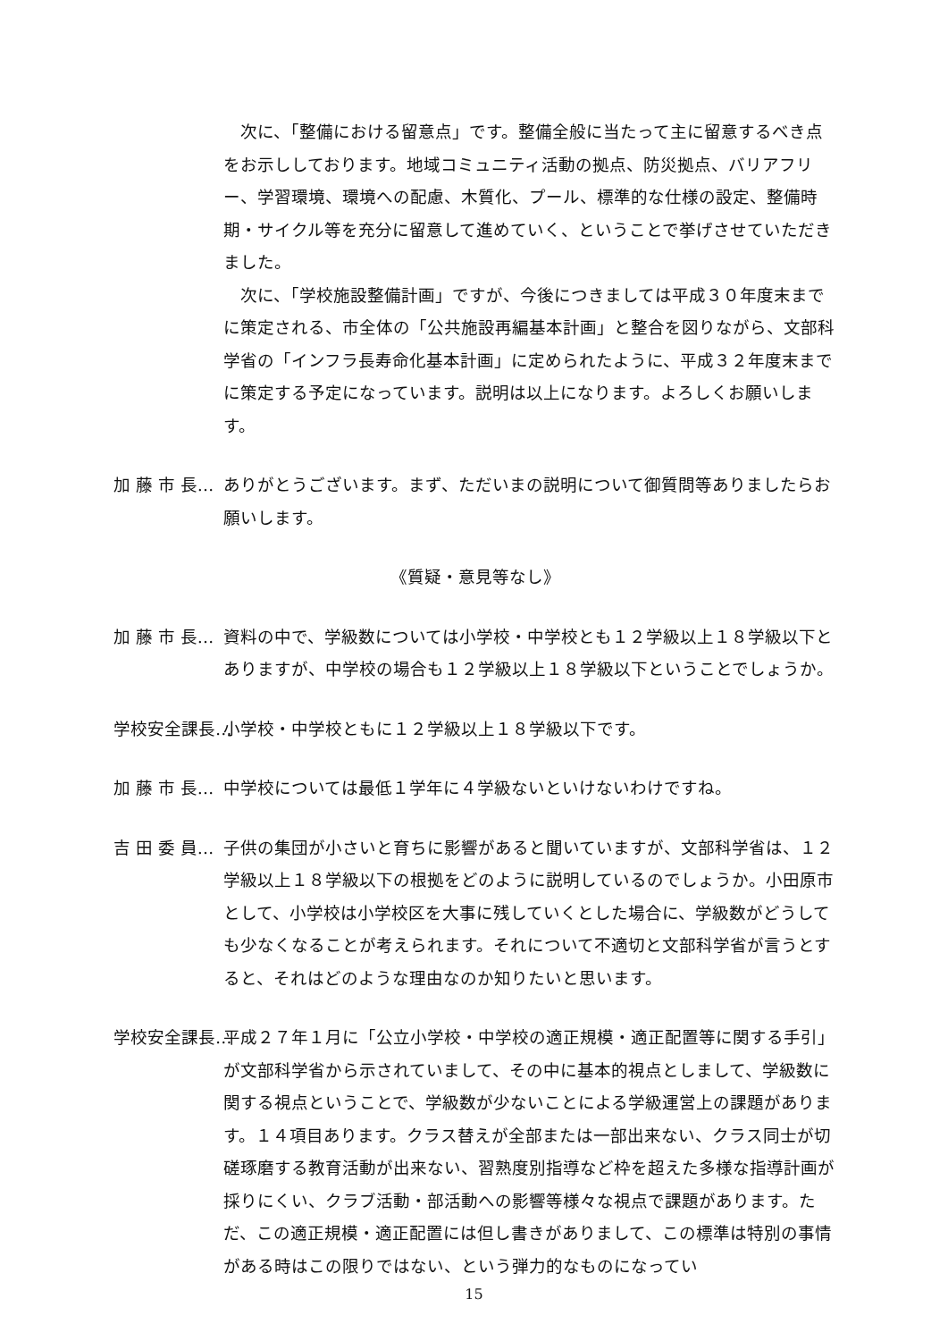次に、「整備における留意点」です。整備全般に当たって主に留意するべき点をお示ししております。地域コミュニティ活動の拠点、防災拠点、バリアフリー、学習環境、環境への配慮、木質化、プール、標準的な仕様の設定、整備時期・サイクル等を充分に留意して進めていく、ということで挙げさせていただきました。
　次に、「学校施設整備計画」ですが、今後につきましては平成３０年度末までに策定される、市全体の「公共施設再編基本計画」と整合を図りながら、文部科学省の「インフラ長寿命化基本計画」に定められたように、平成３２年度末までに策定する予定になっています。説明は以上になります。よろしくお願いします。
加 藤 市 長… ありがとうございます。まず、ただいまの説明について御質問等ありましたらお願いします。
《質疑・意見等なし》
加 藤 市 長… 資料の中で、学級数については小学校・中学校とも１２学級以上１８学級以下とありますが、中学校の場合も１２学級以上１８学級以下ということでしょうか。
学校安全課長… 小学校・中学校ともに１２学級以上１８学級以下です。
加 藤 市 長… 中学校については最低１学年に４学級ないといけないわけですね。
吉 田 委 員… 子供の集団が小さいと育ちに影響があると聞いていますが、文部科学省は、１２学級以上１８学級以下の根拠をどのように説明しているのでしょうか。小田原市として、小学校は小学校区を大事に残していくとした場合に、学級数がどうしても少なくなることが考えられます。それについて不適切と文部科学省が言うとすると、それはどのような理由なのか知りたいと思います。
学校安全課長… 平成２７年１月に「公立小学校・中学校の適正規模・適正配置等に関する手引」が文部科学省から示されていまして、その中に基本的視点としまして、学級数に関する視点ということで、学級数が少ないことによる学級運営上の課題があります。１４項目あります。クラス替えが全部または一部出来ない、クラス同士が切磋琢磨する教育活動が出来ない、習熟度別指導など枠を超えた多様な指導計画が採りにくい、クラブ活動・部活動への影響等様々な視点で課題があります。ただ、この適正規模・適正配置には但し書きがありまして、この標準は特別の事情がある時はこの限りではない、という弾力的なものになってい
15